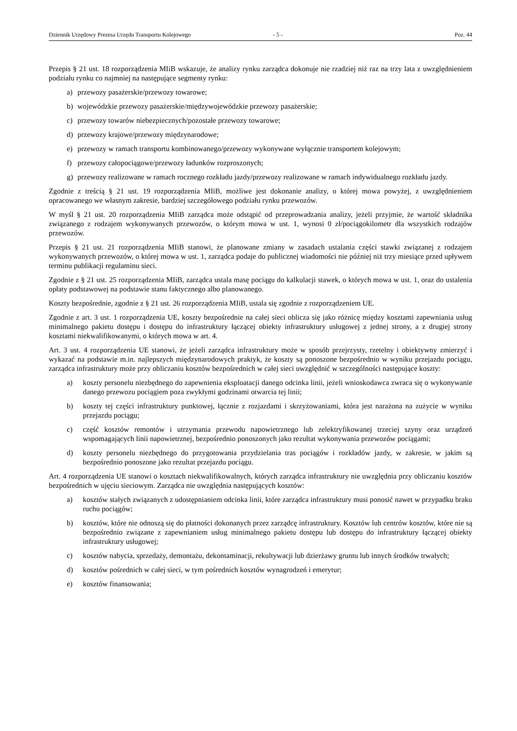Dziennik Urzędowy Prezesa Urzędu Transportu Kolejowego - 5 - Poz. 44
Przepis § 21 ust. 18 rozporządzenia MIiB wskazuje, że analizy rynku zarządca dokonuje nie rzadziej niż raz na trzy lata z uwzględnieniem podziału rynku co najmniej na następujące segmenty rynku:
a) przewozy pasażerskie/przewozy towarowe;
b) wojewódzkie przewozy pasażerskie/międzywojewódzkie przewozy pasażerskie;
c) przewozy towarów niebezpiecznych/pozostałe przewozy towarowe;
d) przewozy krajowe/przewozy międzynarodowe;
e) przewozy w ramach transportu kombinowanego/przewozy wykonywane wyłącznie transportem kolejowym;
f) przewozy całopociągowe/przewozy ładunków rozproszonych;
g) przewozy realizowane w ramach rocznego rozkładu jazdy/przewozy realizowane w ramach indywidualnego rozkładu jazdy.
Zgodnie z treścią § 21 ust. 19 rozporządzenia MIiB, możliwe jest dokonanie analizy, o której mowa powyżej, z uwzględnieniem opracowanego we własnym zakresie, bardziej szczegółowego podziału rynku przewozów.
W myśl § 21 ust. 20 rozporządzenia MIiB zarządca może odstąpić od przeprowadzania analizy, jeżeli przyjmie, że wartość składnika związanego z rodzajem wykonywanych przewozów, o którym mowa w ust. 1, wynosi 0 zł/pociągokilometr dla wszystkich rodzajów przewozów.
Przepis § 21 ust. 21 rozporządzenia MIiB stanowi, że planowane zmiany w zasadach ustalania części stawki związanej z rodzajem wykonywanych przewozów, o której mowa w ust. 1, zarządca podaje do publicznej wiadomości nie później niż trzy miesiące przed upływem terminu publikacji regulaminu sieci.
Zgodnie z § 21 ust. 25 rozporządzenia MIiB, zarządca ustala masę pociągu do kalkulacji stawek, o których mowa w ust. 1, oraz do ustalenia opłaty podstawowej na podstawie stanu faktycznego albo planowanego.
Koszty bezpośrednie, zgodnie z § 21 ust. 26 rozporządzenia MIiB, ustala się zgodnie z rozporządzeniem UE.
Zgodnie z art. 3 ust. 1 rozporządzenia UE, koszty bezpośrednie na całej sieci oblicza się jako różnicę między kosztami zapewniania usług minimalnego pakietu dostępu i dostępu do infrastruktury łączącej obiekty infrastruktury usługowej z jednej strony, a z drugiej strony kosztami niekwalifikowanymi, o których mowa w art. 4.
Art. 3 ust. 4 rozporządzenia UE stanowi, że jeżeli zarządca infrastruktury może w sposób przejrzysty, rzetelny i obiektywny zmierzyć i wykazać na podstawie m.in. najlepszych międzynarodowych praktyk, że koszty są ponoszone bezpośrednio w wyniku przejazdu pociągu, zarządca infrastruktury może przy obliczaniu kosztów bezpośrednich w całej sieci uwzględnić w szczególności następujące koszty:
a) koszty personelu niezbędnego do zapewnienia eksploatacji danego odcinka linii, jeżeli wnioskodawca zwraca się o wykonywanie danego przewozu pociągiem poza zwykłymi godzinami otwarcia tej linii;
b) koszty tej części infrastruktury punktowej, łącznie z rozjazdami i skrzyżowaniami, która jest narażona na zużycie w wyniku przejazdu pociągu;
c) część kosztów remontów i utrzymania przewodu napowietrznego lub zelektryfikowanej trzeciej szyny oraz urządzeń wspomagających linii napowietrznej, bezpośrednio ponoszonych jako rezultat wykonywania przewozów pociągami;
d) koszty personelu niezbędnego do przygotowania przydzielania tras pociągów i rozkładów jazdy, w zakresie, w jakim są bezpośrednio ponoszone jako rezultat przejazdu pociągu.
Art. 4 rozporządzenia UE stanowi o kosztach niekwalifikowalnych, których zarządca infrastruktury nie uwzględnia przy obliczaniu kosztów bezpośrednich w ujęciu sieciowym. Zarządca nie uwzględnia następujących kosztów:
a) kosztów stałych związanych z udostępnianiem odcinka linii, które zarządca infrastruktury musi ponosić nawet w przypadku braku ruchu pociągów;
b) kosztów, które nie odnoszą się do płatności dokonanych przez zarządcę infrastruktury. Kosztów lub centrów kosztów, które nie są bezpośrednio związane z zapewnianiem usług minimalnego pakietu dostępu lub dostępu do infrastruktury łączącej obiekty infrastruktury usługowej;
c) kosztów nabycia, sprzedaży, demontażu, dekontaminacji, rekultywacji lub dzierżawy gruntu lub innych środków trwałych;
d) kosztów pośrednich w całej sieci, w tym pośrednich kosztów wynagrodzeń i emerytur;
e) kosztów finansowania;